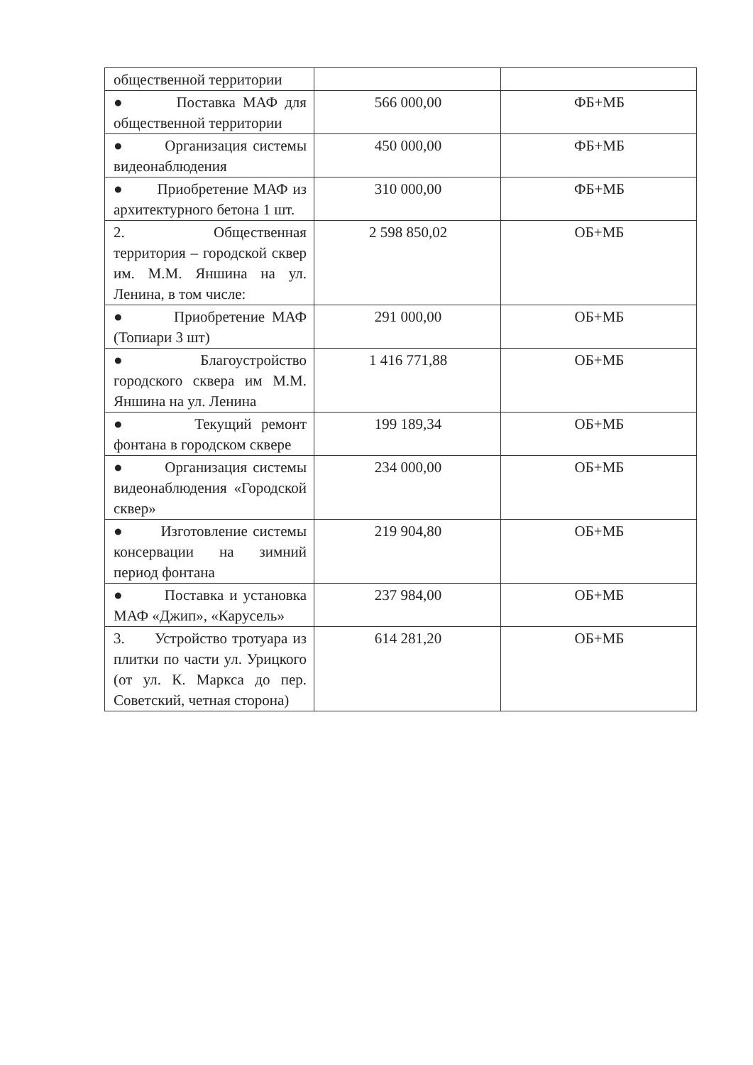| общественной территории | | |
| ● Поставка МАФ для общественной территории | 566 000,00 | ФБ+МБ |
| ● Организация системы видеонаблюдения | 450 000,00 | ФБ+МБ |
| ● Приобретение МАФ из архитектурного бетона 1 шт. | 310 000,00 | ФБ+МБ |
| 2. Общественная территория – городской сквер им. М.М. Яншина на ул. Ленина, в том числе: | 2 598 850,02 | ОБ+МБ |
| ● Приобретение МАФ (Топиари 3 шт) | 291 000,00 | ОБ+МБ |
| ● Благоустройство городского сквера им М.М. Яншина на ул. Ленина | 1 416 771,88 | ОБ+МБ |
| ● Текущий ремонт фонтана в городском сквере | 199 189,34 | ОБ+МБ |
| ● Организация системы видеонаблюдения «Городской сквер» | 234 000,00 | ОБ+МБ |
| ● Изготовление системы консервации на зимний период фонтана | 219 904,80 | ОБ+МБ |
| ● Поставка и установка МАФ «Джип», «Карусель» | 237 984,00 | ОБ+МБ |
| 3. Устройство тротуара из плитки по части ул. Урицкого (от ул. К. Маркса до пер. Советский, четная сторона) | 614 281,20 | ОБ+МБ |